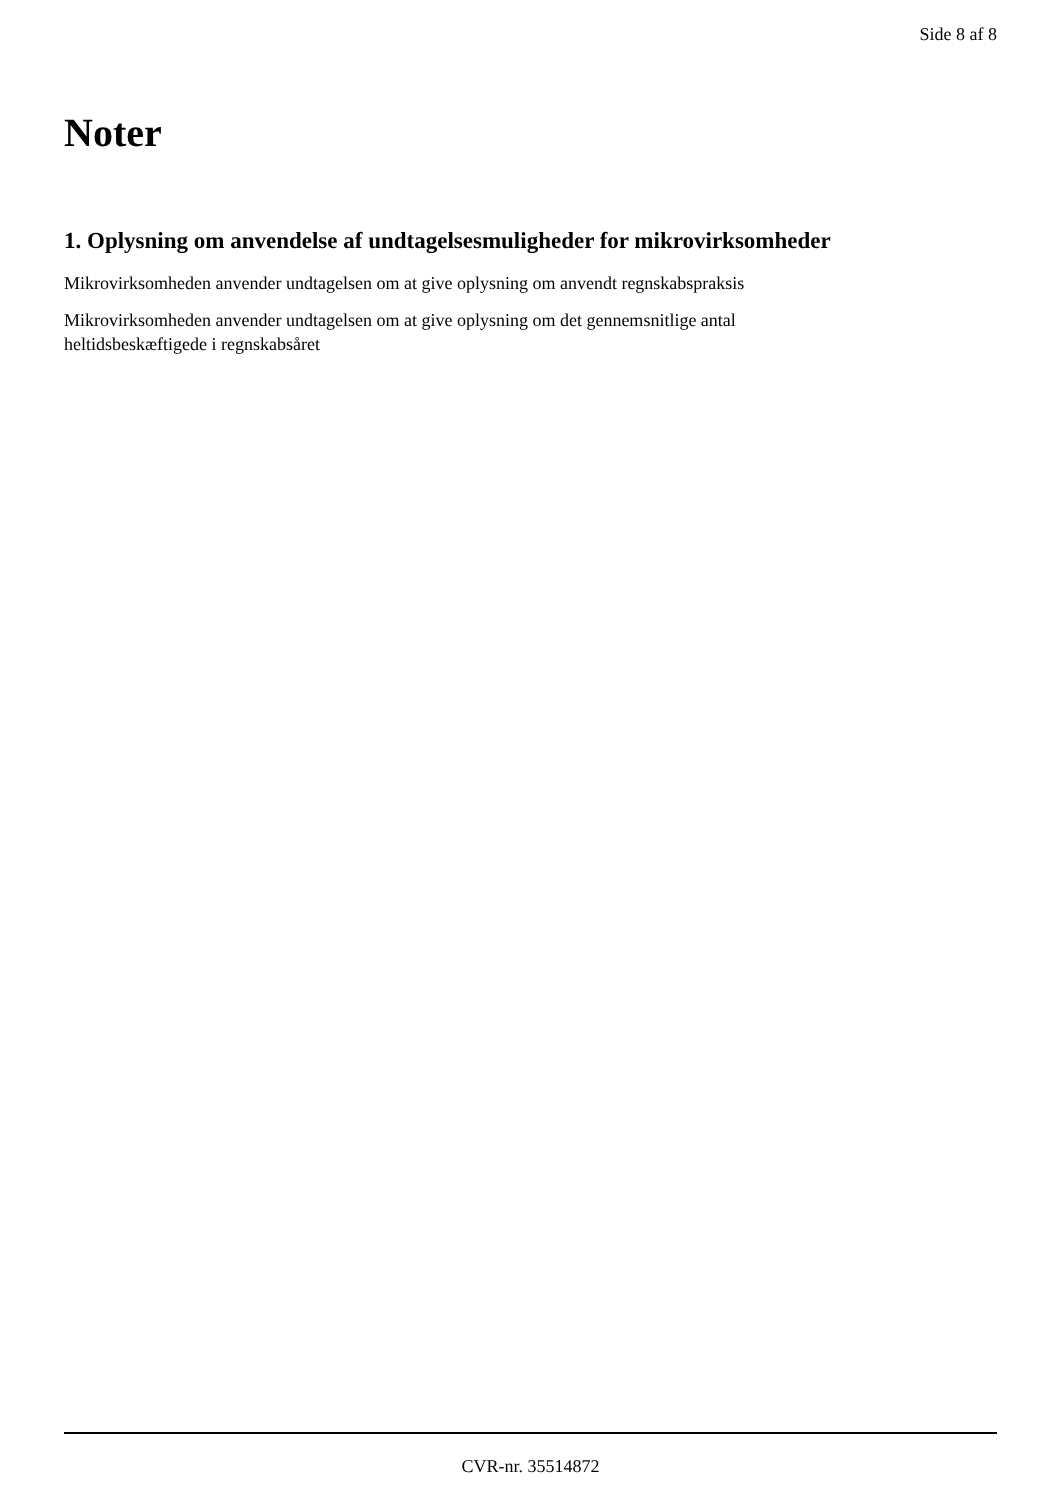Side 8 af 8
Noter
1. Oplysning om anvendelse af undtagelsesmuligheder for mikrovirksomheder
Mikrovirksomheden anvender undtagelsen om at give oplysning om anvendt regnskabspraksis
Mikrovirksomheden anvender undtagelsen om at give oplysning om det gennemsnitlige antal
heltidsbeskæftigede i regnskabsåret
CVR-nr. 35514872